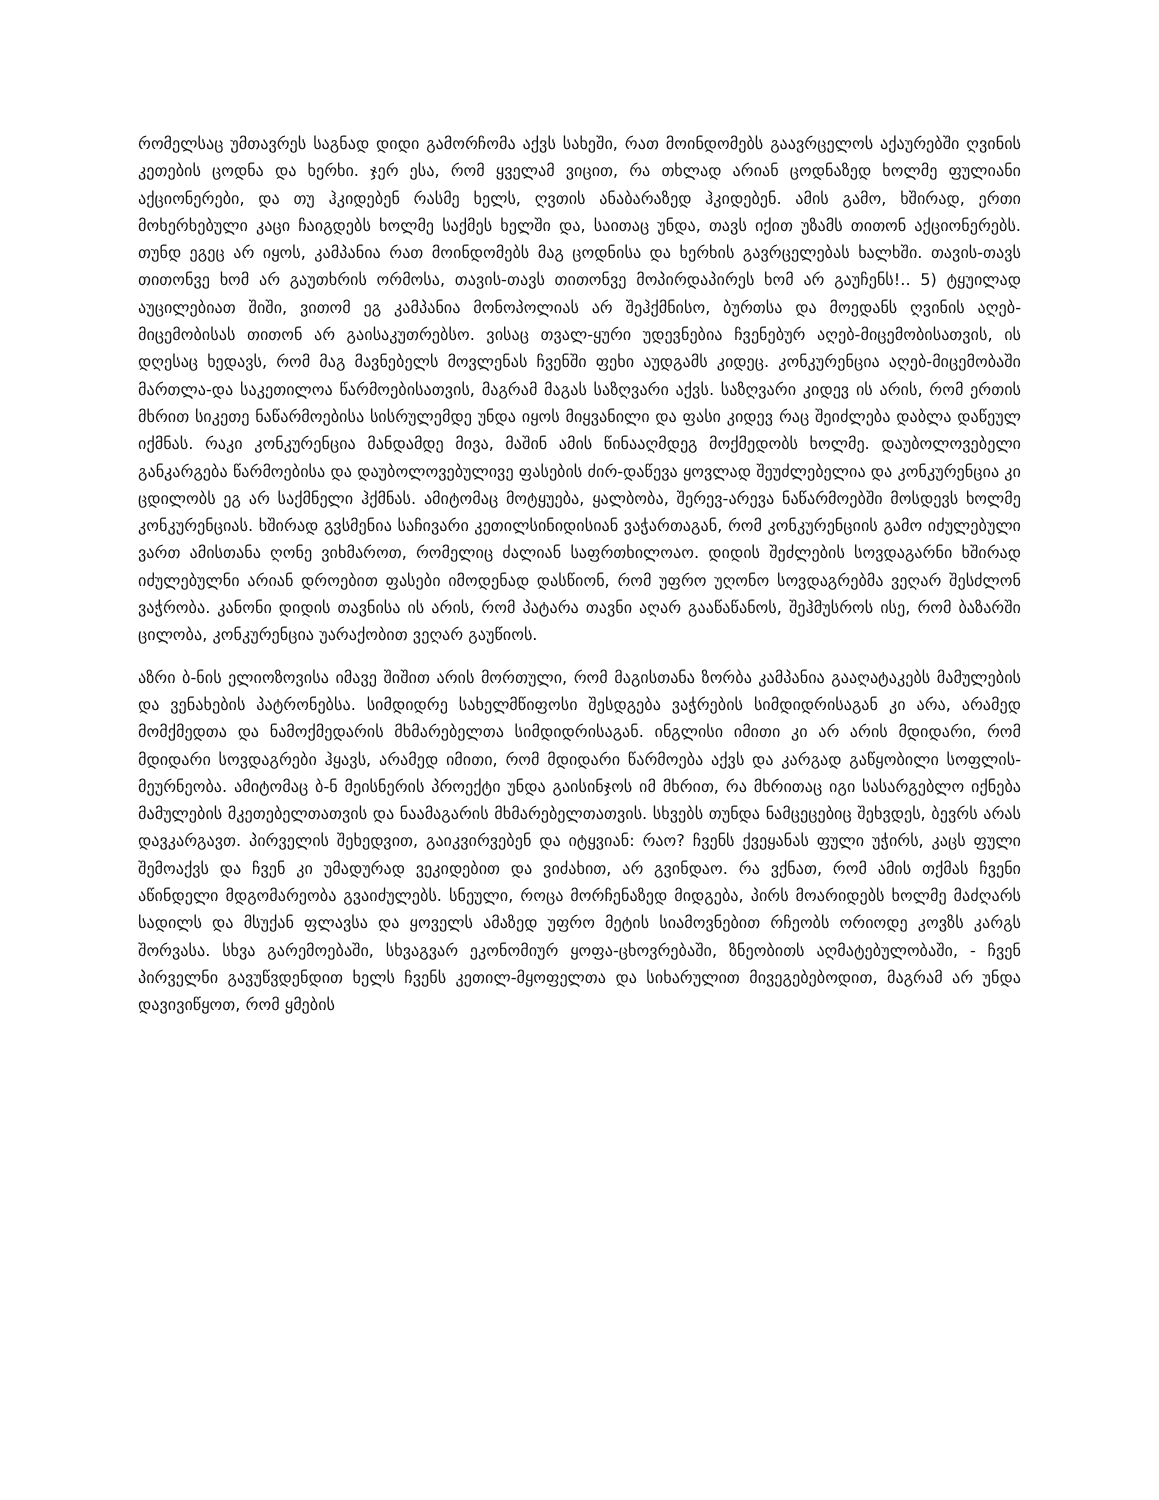რომელსაც უმთავრეს საგნად დიდი გამორჩომა აქვს სახეში, რათ მოინდომებს გაავრცელოს აქაურებში ღვინის კეთების ცოდნა და ხერხი. ჯერ ესა, რომ ყველამ ვიცით, რა თხლად არიან ცოდნაზედ ხოლმე ფულიანი აქციონერები, და თუ ჰკიდებენ რასმე ხელს, ღვთის ანაბარაზედ ჰკიდებენ. ამის გამო, ხშირად, ერთი მოხერხებული კაცი ჩაიგდებს ხოლმე საქმეს ხელში და, საითაც უნდა, თავს იქით უზამს თითონ აქციონერებს. თუნდ ეგეც არ იყოს, კამპანია რათ მოინდომებს მაგ ცოდნისა და ხერხის გავრცელებას ხალხში. თავის-თავს თითონვე ხომ არ გაუთხრის ორმოსა, თავის-თავს თითონვე მოპირდაპირეს ხომ არ გაუჩენს!.. 5) ტყუილად აუცილებიათ შიში, ვითომ ეგ კამპანია მონოპოლიას არ შეჰქმნისო, ბურთსა და მოედანს ღვინის აღებ-მიცემობისას თითონ არ გაისაკუთრებსო. ვისაც თვალ-ყური უდევნებია ჩვენებურ აღებ-მიცემობისათვის, ის დღესაც ხედავს, რომ მაგ მავნებელს მოვლენას ჩვენში ფეხი აუდგამს კიდეც. კონკურენცია აღებ-მიცემობაში მართლა-და საკეთილოა წარმოებისათვის, მაგრამ მაგას საზღვარი აქვს. საზღვარი კიდევ ის არის, რომ ერთის მხრით სიკეთე ნაწარმოებისა სისრულემდე უნდა იყოს მიყვანილი და ფასი კიდევ რაც შეიძლება დაბლა დაწეულ იქმნას. რაკი კონკურენცია მანდამდე მივა, მაშინ ამის წინააღმდეგ მოქმედობს ხოლმე. დაუბოლოვებელი განკარგება წარმოებისა და დაუბოლოვებულივე ფასების ძირ-დაწევა ყოვლად შეუძლებელია და კონკურენცია კი ცდილობს ეგ არ საქმნელი ჰქმნას. ამიტომაც მოტყუება, ყალბობა, შერევ-არევა ნაწარმოებში მოსდევს ხოლმე კონკურენციას. ხშირად გვსმენია საჩივარი კეთილსინიდისიან ვაჭართაგან, რომ კონკურენციის გამო იძულებული ვართ ამისთანა ღონე ვიხმაროთ, რომელიც ძალიან საფრთხილოაო. დიდის შეძლების სოვდაგარნი ხშირად იძულებულნი არიან დროებით ფასები იმოდენად დასწიონ, რომ უფრო უღონო სოვდაგრებმა ვეღარ შესძლონ ვაჭრობა. კანონი დიდის თავნისა ის არის, რომ პატარა თავნი აღარ გააწაწანოს, შეჰმუსროს ისე, რომ ბაზარში ცილობა, კონკურენცია უარაქობით ვეღარ გაუწიოს.
აზრი ბ-ნის ელიოზოვისა იმავე შიშით არის მორთული, რომ მაგისთანა ზორბა კამპანია გააღატაკებს მამულების და ვენახების პატრონებსა. სიმდიდრე სახელმწიფოსი შესდგება ვაჭრების სიმდიდრისაგან კი არა, არამედ მომქმედთა და ნამოქმედარის მხმარებელთა სიმდიდრისაგან. ინგლისი იმითი კი არ არის მდიდარი, რომ მდიდარი სოვდაგრები ჰყავს, არამედ იმითი, რომ მდიდარი წარმოება აქვს და კარგად გაწყობილი სოფლის-მეურნეობა. ამიტომაც ბ-ნ მეისნერის პროექტი უნდა გაისინჯოს იმ მხრით, რა მხრითაც იგი სასარგებლო იქნება მამულების მკეთებელთათვის და ნაამაგარის მხმარებელთათვის. სხვებს თუნდა ნამცეცებიც შეხვდეს, ბევრს არას დავკარგავთ. პირველის შეხედვით, გაიკვირვებენ და იტყვიან: რაო? ჩვენს ქვეყანას ფული უჭირს, კაცს ფული შემოაქვს და ჩვენ კი უმადურად ვეკიდებით და ვიძახით, არ გვინდაო. რა ვქნათ, რომ ამის თქმას ჩვენი აწინდელი მდგომარეობა გვაიძულებს. სნეული, როცა მორჩენაზედ მიდგება, პირს მოარიდებს ხოლმე მაძღარს სადილს და მსუქან ფლავსა და ყოველს ამაზედ უფრო მეტის სიამოვნებით რჩეობს ორიოდე კოვზს კარგს შორვასა. სხვა გარემოებაში, სხვაგვარ ეკონომიურ ყოფა-ცხოვრებაში, ზნეობითს აღმატებულობაში, - ჩვენ პირველნი გავუწვდენდით ხელს ჩვენს კეთილ-მყოფელთა და სიხარულით მივეგებებოდით, მაგრამ არ უნდა დავივიწყოთ, რომ ყმების